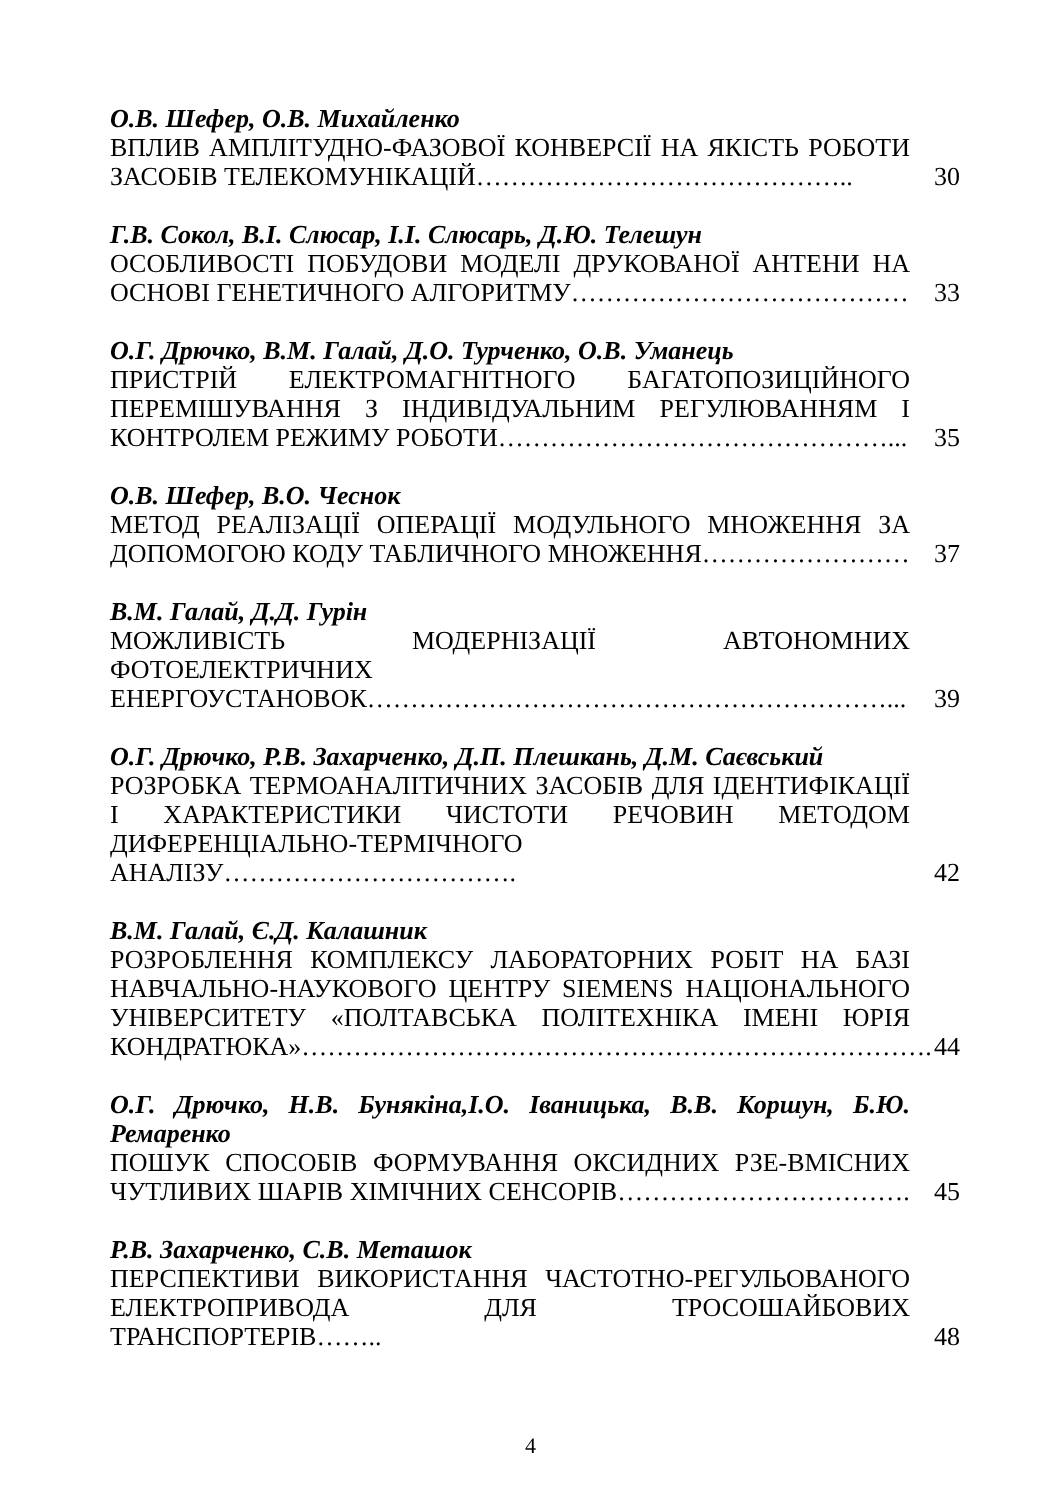О.В. Шефер, О.В. Михайленко
ВПЛИВ АМПЛІТУДНО-ФАЗОВОЇ КОНВЕРСІЇ НА ЯКІСТЬ РОБОТИ ЗАСОБІВ ТЕЛЕКОМУНІКАЦІЙ……………………………………..
30
Г.В. Сокол, В.І. Слюсар, І.І. Слюсарь, Д.Ю. Телешун
ОСОБЛИВОСТІ ПОБУДОВИ МОДЕЛІ ДРУКОВАНОЇ АНТЕНИ НА ОСНОВІ ГЕНЕТИЧНОГО АЛГОРИТМУ…………………………………
33
О.Г. Дрючко, В.М. Галай, Д.О. Турченко, О.В. Уманець
ПРИСТРІЙ ЕЛЕКТРОМАГНІТНОГО БАГАТОПОЗИЦІЙНОГО ПЕРЕМІШУВАННЯ З ІНДИВІДУАЛЬНИМ РЕГУЛЮВАННЯМ І КОНТРОЛЕМ РЕЖИМУ РОБОТИ………………………………………...
35
О.В. Шефер, В.О. Чеснок
МЕТОД РЕАЛІЗАЦІЇ ОПЕРАЦІЇ МОДУЛЬНОГО МНОЖЕННЯ ЗА ДОПОМОГОЮ КОДУ ТАБЛИЧНОГО МНОЖЕННЯ……………………
37
В.М. Галай, Д.Д. Гурін
МОЖЛИВІСТЬ МОДЕРНІЗАЦІЇ АВТОНОМНИХ ФОТОЕЛЕКТРИЧНИХ ЕНЕРГОУСТАНОВОК……………………………………………………...
39
О.Г. Дрючко, Р.В. Захарченко, Д.П. Плешкань, Д.М. Саєвський
РОЗРОБКА ТЕРМОАНАЛІТИЧНИХ ЗАСОБІВ ДЛЯ ІДЕНТИФІКАЦІЇ І ХАРАКТЕРИСТИКИ ЧИСТОТИ РЕЧОВИН МЕТОДОМ ДИФЕРЕНЦІАЛЬНО-ТЕРМІЧНОГО АНАЛІЗУ…………………………….
42
В.М. Галай, Є.Д. Калашник
РОЗРОБЛЕННЯ КОМПЛЕКСУ ЛАБОРАТОРНИХ РОБІТ НА БАЗІ НАВЧАЛЬНО-НАУКОВОГО ЦЕНТРУ SIEMENS НАЦІОНАЛЬНОГО УНІВЕРСИТЕТУ «ПОЛТАВСЬКА ПОЛІТЕХНІКА ІМЕНІ ЮРІЯ КОНДРАТЮКА»……………………………………………………………….
44
О.Г. Дрючко, Н.В. Бунякіна,І.О. Іваницька, В.В. Коршун, Б.Ю. Ремаренко
ПОШУК СПОСОБІВ ФОРМУВАННЯ ОКСИДНИХ РЗЕ-ВМІСНИХ ЧУТЛИВИХ ШАРІВ ХІМІЧНИХ СЕНСОРІВ…………………………….
45
Р.В. Захарченко, С.В. Меташок
ПЕРСПЕКТИВИ ВИКОРИСТАННЯ ЧАСТОТНО-РЕГУЛЬОВАНОГО ЕЛЕКТРОПРИВОДА ДЛЯ ТРОСОШАЙБОВИХ ТРАНСПОРТЕРІВ……..
48
4